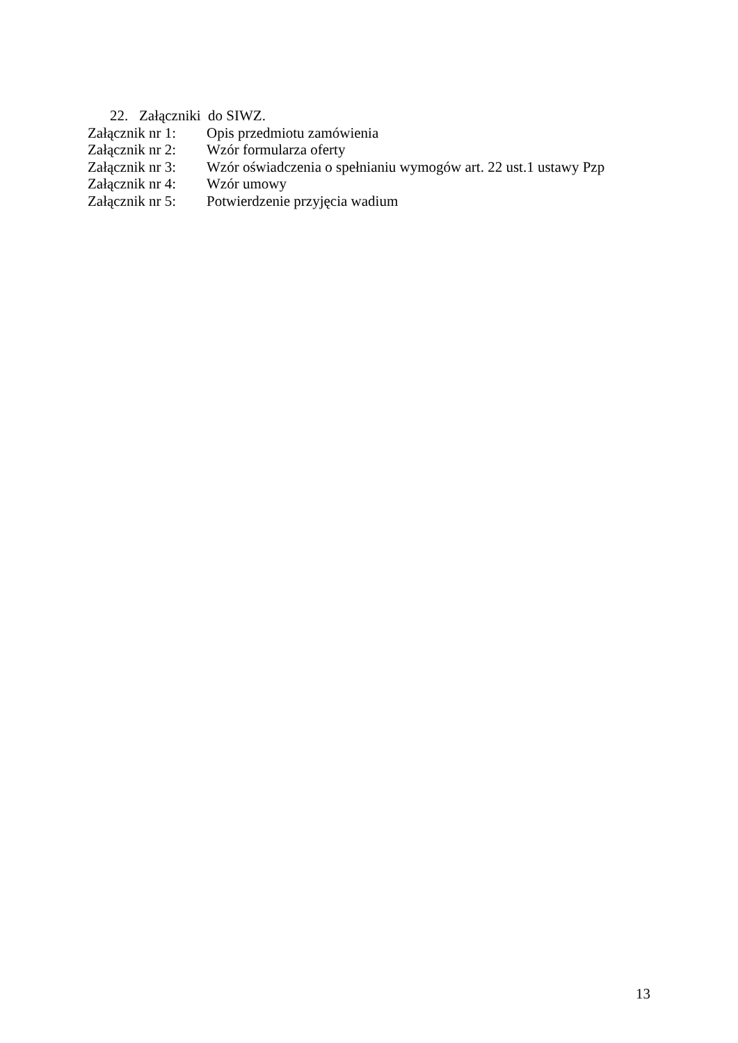22. Załączniki do SIWZ.
Załącznik nr 1: Opis przedmiotu zamówienia
Załącznik nr 2: Wzór formularza oferty
Załącznik nr 3: Wzór oświadczenia o spełnianiu wymogów art. 22 ust.1 ustawy Pzp
Załącznik nr 4: Wzór umowy
Załącznik nr 5: Potwierdzenie przyjęcia wadium
13